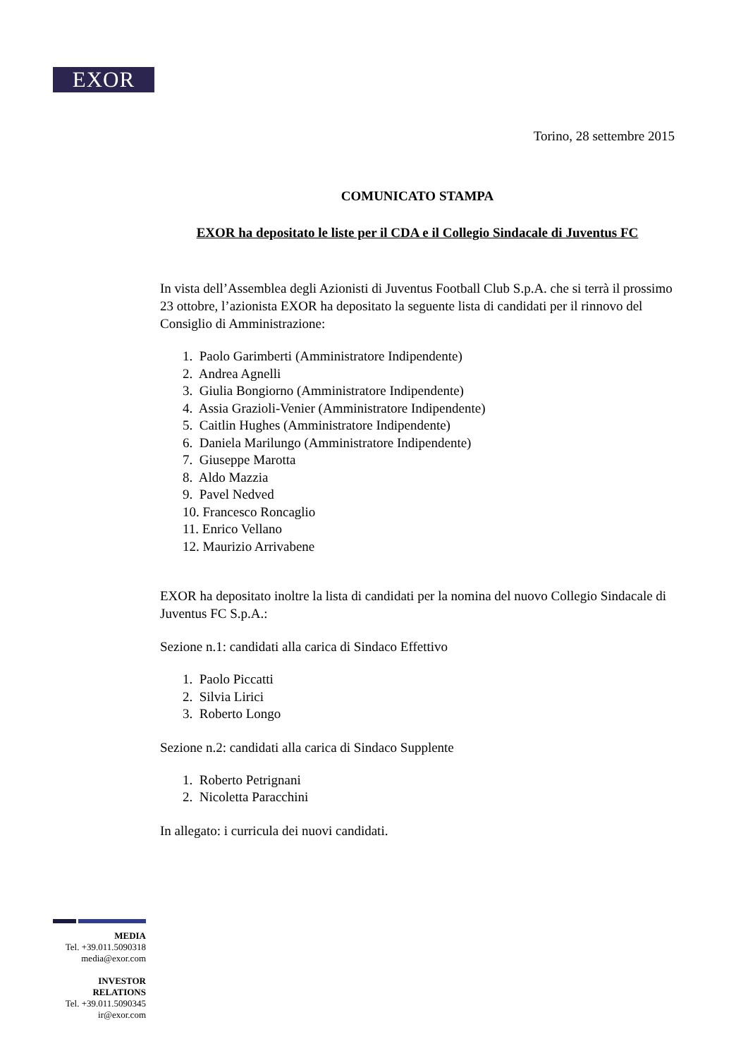EXOR
Torino, 28 settembre 2015
COMUNICATO STAMPA
EXOR ha depositato le liste per il CDA e il Collegio Sindacale di Juventus FC
In vista dell’Assemblea degli Azionisti di Juventus Football Club S.p.A. che si terrà il prossimo 23 ottobre, l’azionista EXOR ha depositato la seguente lista di candidati per il rinnovo del Consiglio di Amministrazione:
1. Paolo Garimberti (Amministratore Indipendente)
2. Andrea Agnelli
3. Giulia Bongiorno (Amministratore Indipendente)
4. Assia Grazioli-Venier (Amministratore Indipendente)
5. Caitlin Hughes (Amministratore Indipendente)
6. Daniela Marilungo (Amministratore Indipendente)
7. Giuseppe Marotta
8. Aldo Mazzia
9. Pavel Nedved
10. Francesco Roncaglio
11. Enrico Vellano
12. Maurizio Arrivabene
EXOR ha depositato inoltre la lista di candidati per la nomina del nuovo Collegio Sindacale di Juventus FC S.p.A.:
Sezione n.1: candidati alla carica di Sindaco Effettivo
1. Paolo Piccatti
2. Silvia Lirici
3. Roberto Longo
Sezione n.2: candidati alla carica di Sindaco Supplente
1. Roberto Petrignani
2. Nicoletta Paracchini
In allegato: i curricula dei nuovi candidati.
MEDIA
Tel. +39.011.5090318
media@exor.com
INVESTOR
RELATIONS
Tel. +39.011.5090345
ir@exor.com